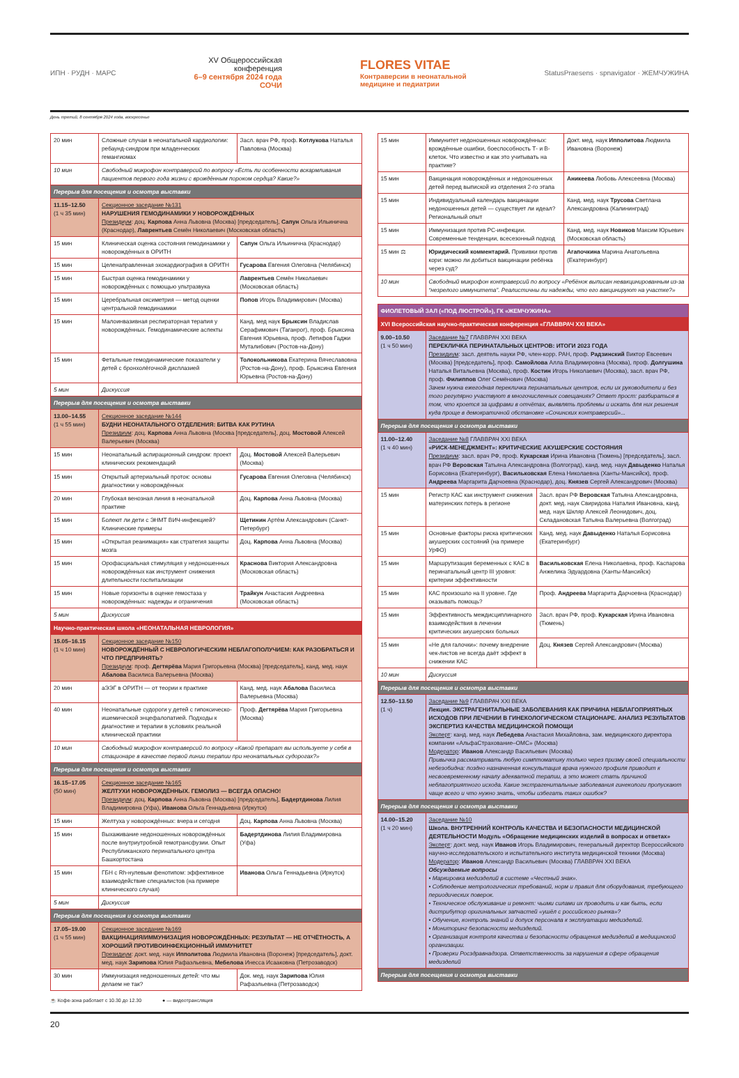ИПН · РУДН · МАРС
XV Общероссийская
конференция
6–9 сентября 2024 года
СОЧИ
FLORES VITAE
Контраверсии в неонатальной
медицине и педиатрии
StatusPraesens · spnavigator · ЖЕМЧУЖИНА
День третий, 8 сентября 2024 года, воскресенье
| 20 мин | Сложные случаи в неонатальной кардиологии: ребаунд-синдром при младенческих гемангиомах | Засл. врач РФ, проф. Котлукова Наталья Павловна (Москва) |
| 10 мин | Свободный микрофон контраверсий по вопросу «Есть ли особенности вскармливания пациентов первого года жизни с врождённым пороком сердца? Какие?» | |
| Перерыв для посещения и осмотра выставки | | |
| 11.15–12.50 (1 ч 35 мин) | Секционное заседание №131 НАРУШЕНИЯ ГЕМОДИНАМИКИ У НОВОРОЖДЁННЫХ Президиум : доц. Карпова Анна Львовна (Москва) [председатель], Сапун Ольга Ильинична (Краснодар), Лаврентьев Семён Николаевич (Московская область) | |
| 15 мин | Клиническая оценка состояния гемодинамики у новорождённых в ОРИТН | Сапун Ольга Ильинична (Краснодар) |
| 15 мин | Целенаправленная эхокардиография в ОРИТН | Гусарова Евгения Олеговна (Челябинск) |
| 15 мин | Быстрая оценка гемодинамики у новорождённых с помощью ультразвука | Лаврентьев Семён Николаевич (Московская область) |
| 15 мин | Церебральная оксиметрия — метод оценки центральной гемодинамики | Попов Игорь Владимирович (Москва) |
| 15 мин | Малоинвазивная респираторная терапия у новорождённых. Гемодинамические аспекты | Канд. мед наук Брыксин Владислав Серафимович (Таганрог), проф. Брыксина Евгения Юрьевна, проф. Летифов Гаджи Муталибович (Ростов-на-Дону) |
| 15 мин | Фетальные гемодинамические показатели у детей с бронхолёгочной дисплазией | Толокольникова Екатерина Вячеславовна (Ростов-на-Дону), проф. Брыксина Евгения Юрьевна (Ростов-на-Дону) |
| 5 мин | Дискуссия | |
| Перерыв для посещения и осмотра выставки | | |
| 13.00–14.55 (1 ч 55 мин) | Секционное заседание №144 БУДНИ НЕОНАТАЛЬНОГО ОТДЕЛЕНИЯ: БИТВА КАК РУТИНА Президиум : доц. Карпова Анна Львовна (Москва [председатель], доц. Мостовой Алексей Валерьевич (Москва) | |
| 15 мин | Неонатальный аспирационный синдром: проект клинических рекомендаций | Доц. Мостовой Алексей Валерьевич (Москва) |
| 15 мин | Открытый артериальный проток: основы диагностики у новорождённых | Гусарова Евгения Олеговна (Челябинск) |
| 20 мин | Глубокая венозная линия в неонатальной практике | Доц. Карпова Анна Львовна (Москва) |
| 15 мин | Болеют ли дети с ЭНМТ ВИЧ-инфекцией? Клинические примеры | Щетинин Артём Александрович (Санкт-Петербург) |
| 15 мин | «Открытая реанимация» как стратегия защиты мозга | Доц. Карпова Анна Львовна (Москва) |
| 15 мин | Орофасциальная стимуляция у недоношенных новорождённых как инструмент снижения длительности госпитализации | Краснова Виктория Александровна (Московская область) |
| 15 мин | Новые горизонты в оценке гемостаза у новорождённых: надежды и ограничения | Трайкун Анастасия Андреевна (Московская область) |
| 5 мин | Дискуссия | |
| Научно-практическая школа «НЕОНАТАЛЬНАЯ НЕВРОЛОГИЯ» | | |
| 15.05–16.15 (1 ч 10 мин) | Секционное заседание №150 НОВОРОЖДЁННЫЙ С НЕВРОЛОГИЧЕСКИМ НЕБЛАГОПОЛУЧИЕМ: КАК РАЗОБРАТЬСЯ И ЧТО ПРЕДПРИНЯТЬ? Президиум : проф. Дегтярёва Мария Григорьевна (Москва) [председатель], канд. мед. наук Абалова Василиса Валерьевна (Москва) | |
| 20 мин | аЭЭГ в ОРИТН — от теории к практике | Канд. мед. наук Абалова Василиса Валерьевна (Москва) |
| 40 мин | Неонатальные судороги у детей с гипоксическо-ишемической энцефалопатией. Подходы к диагностике и терапии в условиях реальной клинической практики | Проф. Дегтярёва Мария Григорьевна (Москва) |
| 10 мин | Свободный микрофон контраверсий по вопросу «Какой препарат вы используете у себя в стационаре в качестве первой линии терапии при неонатальных судорогах?» | |
| Перерыв для посещения и осмотра выставки | | |
| 16.15–17.05 (50 мин) | Секционное заседание №165 ЖЕЛТУХИ НОВОРОЖДЁННЫХ. ГЕМОЛИЗ — ВСЕГДА ОПАСНО! Президиум : доц. Карпова Анна Львовна (Москва) [председатель], Бадертдинова Лилия Владимировна (Уфа), Иванова Ольга Геннадьевна (Иркутск) | |
| 15 мин | Желтуха у новорождённых: вчера и сегодня | Доц. Карпова Анна Львовна (Москва) |
| 15 мин | Выхаживание недоношенных новорождённых после внутриутробной гемотрансфузии. Опыт Республиканского перинатального центра Башкортостана | Бадертдинова Лилия Владимировна (Уфа) |
| 15 мин | ГБН с Rh-нулевым фенотипом: эффективное взаимодействие специалистов (на примере клинического случая) | Иванова Ольга Геннадьевна (Иркутск) |
| 5 мин | Дискуссия | |
| Перерыв для посещения и осмотра выставки | | |
| 17.05–19.00 (1 ч 55 мин) | Секционное заседание №169 ВАКЦИНАЦИЯ/ИММУНИЗАЦИЯ НОВОРОЖДЁННЫХ: РЕЗУЛЬТАТ — НЕ ОТЧЁТНОСТЬ, А ХОРОШИЙ ПРОТИВОИНФЕКЦИОННЫЙ ИММУНИТЕТ Президиум : докт. мед. наук Ипполитова Людмила Ивановна (Воронеж) [председатель], докт. мед. наук Зарипова Юлия Рафаэльевна, Мебелова Инесса Исааковна (Петрозаводск) | |
| 30 мин | Иммунизация недоношенных детей: что мы делаем не так? | Док. мед. наук Зарипова Юлия Рафаэльевна (Петрозаводск) |
☕ Кофе-зона работает с 10.30 до 12.30 ● — видеотрансляция
| 15 мин | Иммунитет недоношенных новорождённых: врождённые ошибки, боеспособность Т- и В-клеток. Что известно и как это учитывать на практике? | Докт. мед. наук Ипполитова Людмила Ивановна (Воронеж) |
| 15 мин | Вакцинация новорождённых и недоношенных детей перед выпиской из отделения 2-го этапа | Аникеева Любовь Алексеевна (Москва) |
| 15 мин | Индивидуальный календарь вакцинации недоношенных детей — существует ли идеал? Региональный опыт | Канд. мед. наук Трусова Светлана Александровна (Калининград) |
| 15 мин | Иммунизация против РС-инфекции. Современные тенденции, всесезонный подход | Канд. мед. наук Новиков Максим Юрьевич (Московская область) |
| 15 мин ⚖ | Юридический комментарий. Прививки против кори: можно ли добиться вакцинации ребёнка через суд? | Агапочкина Марина Анатольевна (Екатеринбург) |
| 10 мин | Свободный микрофон контраверсий по вопросу «Ребёнок выписан невакцинированным из-за “незрелого иммунитета”. Реалистичны ли надежды, что его вакцинируют на участке?» | |
| ФИОЛЕТОВЫЙ ЗАЛ («ПОД ЛЮСТРОЙ»), ГК «ЖЕМЧУЖИНА» | | |
| XVI Всероссийская научно-практическая конференция «ГЛАВВРАЧ XXI ВЕКА» | | |
| 9.00–10.50 (1 ч 50 мин) | Заседание №7 ГЛАВВРАЧ XXI ВЕКА ПЕРЕКЛИЧКА ПЕРИНАТАЛЬНЫХ ЦЕНТРОВ: ИТОГИ 2023 ГОДА Президиум : засл. деятель науки РФ, член-корр. РАН, проф. Радзинский Виктор Евсеевич (Москва) [председатель], проф. Самойлова Алла Владимировна (Москва), проф. Долгушина Наталья Витальевна (Москва), проф. Костин Игорь Николаевич (Москва), засл. врач РФ, проф. Филиппов Олег Семёнович (Москва) Зачем нужна ежегодная перекличка перинатальных центров, если их руководители и без того регулярно участвуют в многочисленных совещаниях? Ответ прост: разбираться в том, что кроется за цифрами в отчётах, выявлять проблемы и искать для них решения куда проще в демократичной обстановке «Сочинских контраверсий»... | |
| Перерыв для посещения и осмотра выставки | | |
| 11.00–12.40 (1 ч 40 мин) | Заседание №8 ГЛАВВРАЧ XXI ВЕКА «РИСК-МЕНЕДЖМЕНТ»: КРИТИЧЕСКИЕ АКУШЕРСКИЕ СОСТОЯНИЯ Президиум : засл. врач РФ, проф. Кукарская Ирина Ивановна (Тюмень) [председатель], засл. врач РФ Веровская Татьяна Александровна (Волгоград), канд. мед. наук Давыденко Наталья Борисовна (Екатеринбург), Васильковская Елена Николаевна (Ханты-Мансийск), проф. Андреева Маргарита Дарчоевна (Краснодар), доц. Князев Сергей Александрович (Москва) | |
| 15 мин | Регистр КАС как инструмент снижения материнских потерь в регионе | Засл. врач РФ Веровская Татьяна Александровна, докт. мед. наук Свиридова Наталия Ивановна, канд. мед. наук Шкляр Алексей Леонидович, доц. Складановская Татьяна Валерьевна (Волгоград) |
| 15 мин | Основные факторы риска критических акушерских состояний (на примере УрФО) | Канд. мед. наук Давыденко Наталья Борисовна (Екатеринбург) |
| 15 мин | Маршрутизация беременных с КАС в перинатальный центр III уровня: критерии эффективности | Васильковская Елена Николаевна, проф. Каспарова Анжелика Эдуардовна (Ханты-Мансийск) |
| 15 мин | КАС произошло на II уровне. Где оказывать помощь? | Проф. Андреева Маргарита Дарчоевна (Краснодар) |
| 15 мин | Эффективность междисциплинарного взаимодействия в лечении критических акушерских больных | Засл. врач РФ, проф. Кукарская Ирина Ивановна (Тюмень) |
| 15 мин | «Не для галочки»: почему внедрение чек-листов не всегда даёт эффект в снижении КАС | Доц. Князев Сергей Александрович (Москва) |
| 10 мин | Дискуссия | |
| Перерыв для посещения и осмотра выставки | | |
| 12.50–13.50 (1 ч) | Заседание №9 ГЛАВВРАЧ XXI ВЕКА Лекция. ЭКСТРАГЕНИТАЛЬНЫЕ ЗАБОЛЕВАНИЯ КАК ПРИЧИНА НЕБЛАГОПРИЯТНЫХ ИСХОДОВ ПРИ ЛЕЧЕНИИ В ГИНЕКОЛОГИЧЕСКОМ СТАЦИОНАРЕ. АНАЛИЗ РЕЗУЛЬТАТОВ ЭКСПЕРТИЗ КАЧЕСТВА МЕДИЦИНСКОЙ ПОМОЩИ Эксперт : канд. мед. наук Лебедева Анастасия Михайловна, зам. медицинского директора компании «АльфаСтрахование–ОМС» (Москва) Модератор : Иванов Александр Васильевич (Москва) Привычка рассматривать любую симптоматику только через призму своей специальности небезобидна: поздно назначенная консультация врача нужного профиля приводит к несвоевременному началу адекватной терапии, а это может стать причиной неблагоприятного исхода. Какие экстрагенитальные заболевания гинекологи пропускают чаще всего и что нужно знать, чтобы избегать таких ошибок? | |
| Перерыв для посещения и осмотра выставки | | |
| 14.00–15.20 (1 ч 20 мин) | Заседание №10 Школа. ВНУТРЕННИЙ КОНТРОЛЬ КАЧЕСТВА И БЕЗОПАСНОСТИ МЕДИЦИНСКОЙ ДЕЯТЕЛЬНОСТИ Модуль «Обращение медицинских изделий в вопросах и ответах» Эксперт : докт. мед. наук Иванов Игорь Владимирович, генеральный директор Всероссийского научно-исследовательского и испытательного института медицинской техники (Москва) Модератор : Иванов Александр Васильевич (Москва) ГЛАВВРАЧ XXI ВЕКА Обсуждаемые вопросы • Маркировка медизделий в системе «Честный знак». • Соблюдение метрологических требований, норм и правил для оборудования, требующего периодических поверок. • Техническое обслуживание и ремонт: чьими силами их проводить и как быть, если дистрибутор оригинальных запчастей «ушёл с российского рынка»? • Обучение, контроль знаний и допуск персонала к эксплуатации медизделий. • Мониторинг безопасности медизделий. • Организация контроля качества и безопасности обращения медизделий в медицинской организации. • Проверки Росздравнадзора. Ответственность за нарушения в сфере обращения медизделий | |
| Перерыв для посещения и осмотра выставки | | |
20